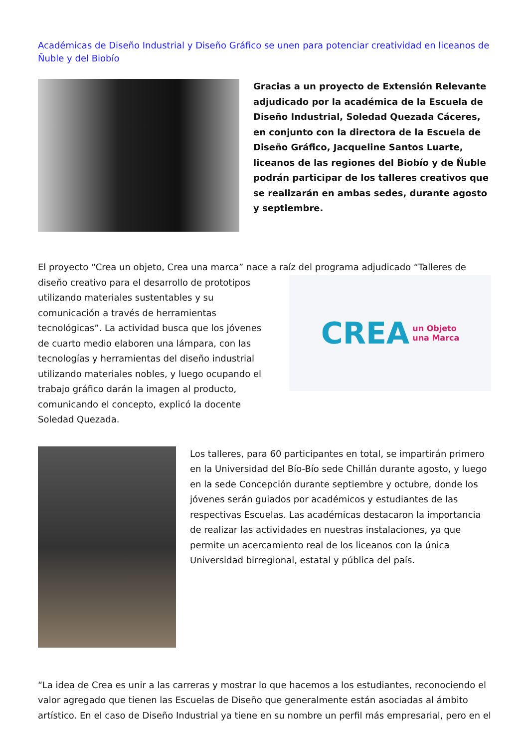Académicas de Diseño Industrial y Diseño Gráfico se unen para potenciar creatividad en liceanos de Ñuble y del Biobío
Gracias a un proyecto de Extensión Relevante adjudicado por la académica de la Escuela de Diseño Industrial, Soledad Quezada Cáceres, en conjunto con la directora de la Escuela de Diseño Gráfico, Jacqueline Santos Luarte, liceanos de las regiones del Biobío y de Ñuble podrán participar de los talleres creativos que se realizarán en ambas sedes, durante agosto y septiembre.
El proyecto “Crea un objeto, Crea una marca” nace a raíz del programa adjudicado “Talleres de
diseño creativo para el desarrollo de prototipos utilizando materiales sustentables y su comunicación a través de herramientas tecnológicas”. La actividad busca que los jóvenes de cuarto medio elaboren una lámpara, con las tecnologías y herramientas del diseño industrial utilizando materiales nobles, y luego ocupando el trabajo gráfico darán la imagen al producto, comunicando el concepto, explicó la docente Soledad Quezada.
CREA un Objeto
una Marca
Los talleres, para 60 participantes en total, se impartirán primero en la Universidad del Bío-Bío sede Chillán durante agosto, y luego en la sede Concepción durante septiembre y octubre, donde los jóvenes serán guiados por académicos y estudiantes de las respectivas Escuelas. Las académicas destacaron la importancia de realizar las actividades en nuestras instalaciones, ya que permite un acercamiento real de los liceanos con la única Universidad birregional, estatal y pública del país.
“La idea de Crea es unir a las carreras y mostrar lo que hacemos a los estudiantes, reconociendo el valor agregado que tienen las Escuelas de Diseño que generalmente están asociadas al ámbito artístico. En el caso de Diseño Industrial ya tiene en su nombre un perfil más empresarial, pero en el